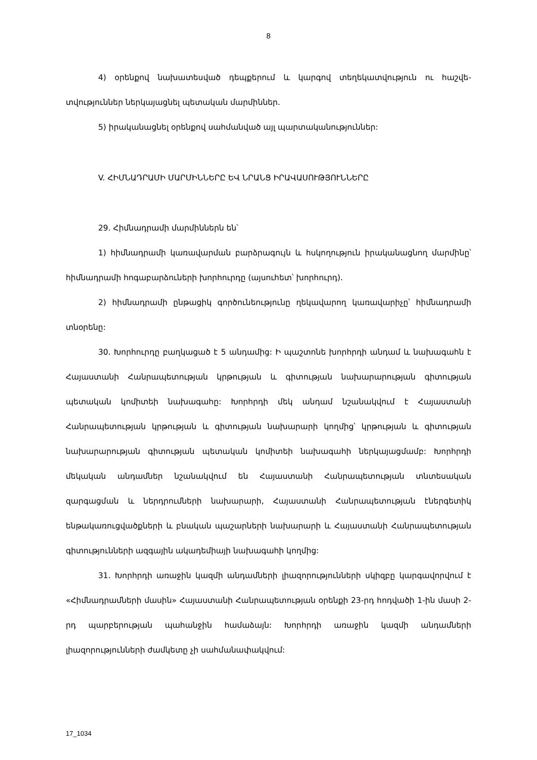8
4) օրենքով նախատեսված դեպքերում և կարգով տեղեկատվություն ու հաշվե­տվություններ ներկայացնել պետական մարմիններ.
5) իրականացնել օրենքով սահմանված այլ պարտականություններ:
V. ՀԻՄՆԱԴՐԱՄԻ ՄԱՐՄԻՆՆԵՐԸ ԵՎ ՆՐԱՆՑ ԻՐԱՎԱՍՈՒԹՅՈՒՆՆԵՐԸ
29. Հիմնադրամի մարմիններն են՝
1) հիմնադրամի կառավարման բարձրագույն և հսկողություն իրականացնող մարմինը՝ հիմնադրամի հոգաբարձուների խորհուրդը (այսուհետ՝ խորհուրդ).
2) հիմնադրամի ընթացիկ գործունեությունը ղեկավարող կառավարիչը՝ հիմնա­դրամի տնօրենը:
30. Խորհուրդը բաղկացած է 5 անդամից: Ի պաշտոնե խորհրդի անդամ և նախա­գահն է Հայաստանի Հանրապետության կրթության և գիտության նախարարության գիտության պետական կոմիտեի նախագահը: Խորհրդի մեկ անդամ նշանակվում է Հայաստանի Հանրապետության կրթության և գիտության նախարարի կողմից՝ կրթու­թյան և գիտության նախարարության գիտության պետական կոմիտեի նախագահի ներկա­յացմամբ: Խորհրդի մեկական անդամներ նշանակվում են Հայաստանի Հանրապետու­թյան տնտեսական զարգացման և ներդրումների նախարարի, Հայաստանի Հանրապետու­թյան էներգետիկ ենթակառուցվածքների և բնական պաշարների նախարարի և Հայաս­տանի Հանրապետության գիտությունների ազգային ակադեմիայի նախագահի կողմից:
31. Խորհրդի առաջին կազմի անդամների լիազորությունների սկիզբը կարգավոր­վում է «Հիմնադրամների մասին» Հայաստանի Հանրապետության օրենքի 23-րդ հոդ­վածի 1-ին մասի 2-րդ պարբերության պահանջին համաձայն: Խորհրդի առաջին կազմի անդամների լիազորությունների ժամկետը չի սահմանափակվում:
17_1034